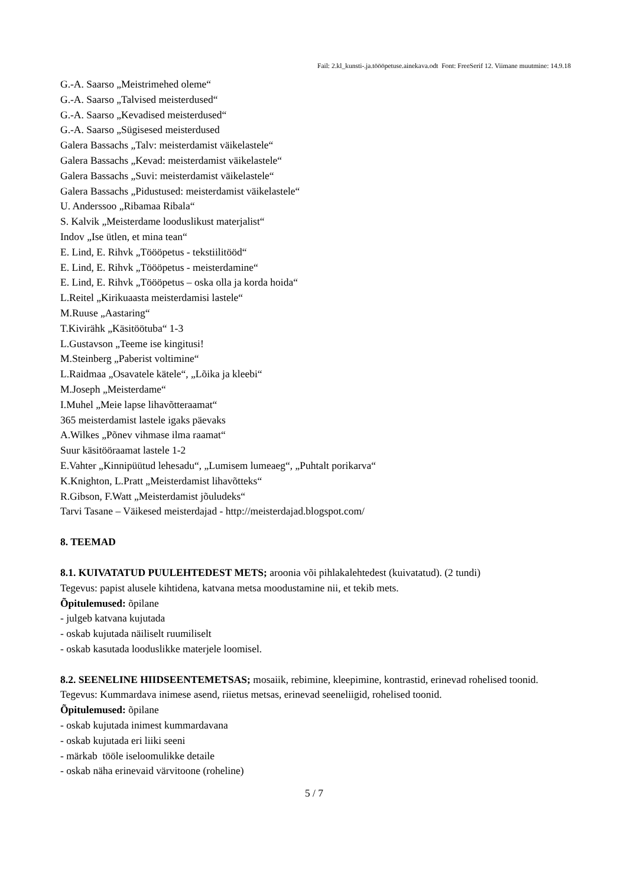Fail: 2.kl_kunsti-.ja.töööpetuse.ainekava.odt Font: FreeSerif 12. Viimane muutmine: 14.9.18
G.-A. Saarso „Meistrimehed oleme“
G.-A. Saarso „Talvised meisterdused“
G.-A. Saarso „Kevadised meisterdused“
G.-A. Saarso „Sügisesed meisterdused
Galera Bassachs „Talv: meisterdamist väikelastele“
Galera Bassachs „Kevad: meisterdamist väikelastele“
Galera Bassachs „Suvi: meisterdamist väikelastele“
Galera Bassachs „Pidustused: meisterdamist väikelastele“
U. Anderssoo „Ribamaa Ribala“
S. Kalvik „Meisterdame looduslikust materjalist“
Indov „Ise ütlen, et mina tean“
E. Lind, E. Rihvk „Töööpetus - tekstiilitööd“
E. Lind, E. Rihvk „Töööpetus - meisterdamine“
E. Lind, E. Rihvk „Töööpetus – oska olla ja korda hoida“
L.Reitel „Kirikuaasta meisterdamisi lastele“
M.Ruuse „Aastaring“
T.Kivirähk „Käsitöötuba“ 1-3
L.Gustavson „Teeme ise kingitusi!
M.Steinberg „Paberist voltimine“
L.Raidmaa „Osavatele kätele“, „Lõika ja kleebi“
M.Joseph „Meisterdame“
I.Muhel „Meie lapse lihavõtteraamat“
365 meisterdamist lastele igaks päevaks
A.Wilkes „Põnev vihmase ilma raamat“
Suur käsitööraamat lastele 1-2
E.Vahter „Kinnipüütud lehesadu“, „Lumisem lumeaeg“, „Puhtalt porikarva“
K.Knighton, L.Pratt „Meisterdamist lihavõtteks“
R.Gibson, F.Watt „Meisterdamist jõuludeks“
Tarvi Tasane – Väikesed meisterdajad - http://meisterdajad.blogspot.com/
8. TEEMAD
8.1. KUIVATATUD PUULEHTEDEST METS; aroonia või pihlakalehtedest (kuivatatud). (2 tundi)
Tegevus: papist alusele kihtidena, katvana metsa moodustamine nii, et tekib mets.
Õpitulemused: õpilane
- julgeb katvana kujutada
- oskab kujutada näiliselt ruumiliselt
- oskab kasutada looduslikke materjele loomisel.
8.2. SEENELINE HIIDSEENTEMETSAS; mosaiik, rebimine, kleepimine, kontrastid, erinevad rohelised toonid.
Tegevus: Kummardava inimese asend, riietus metsas, erinevad seeneliigid, rohelised toonid.
Õpitulemused: õpilane
- oskab kujutada inimest kummardavana
- oskab kujutada eri liiki seeni
- märkab tööle iseloomulikke detaile
- oskab näha erinevaid värvitoone (roheline)
5 / 7